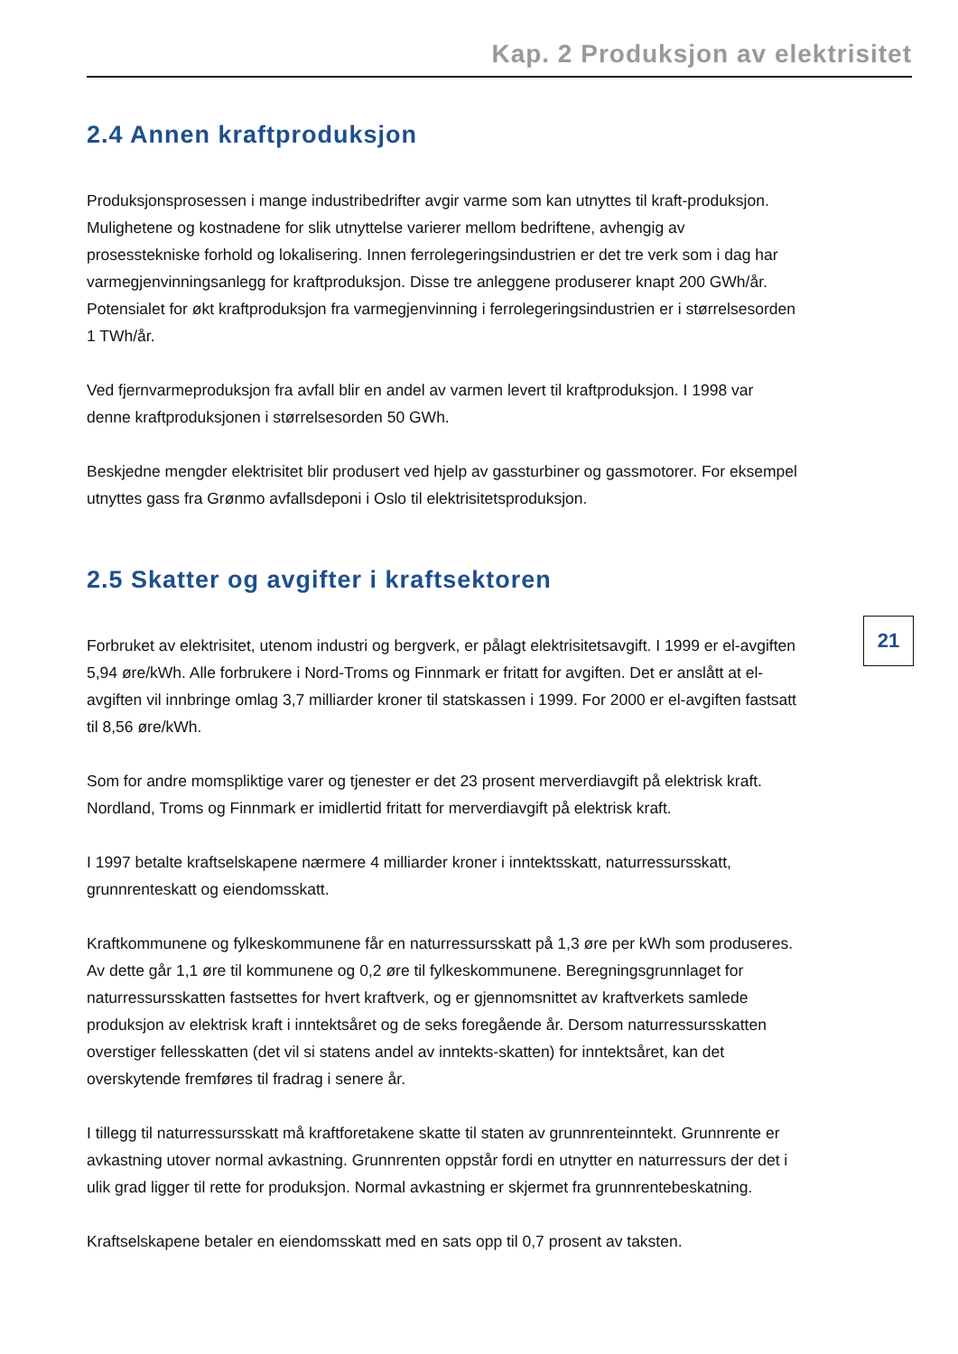Kap. 2 Produksjon av elektrisitet
2.4 Annen kraftproduksjon
Produksjonsprosessen i mange industribedrifter avgir varme som kan utnyttes til kraft-produksjon. Mulighetene og kostnadene for slik utnyttelse varierer mellom bedriftene, avhengig av prosesstekniske forhold og lokalisering. Innen ferrolegeringsindustrien er det tre verk som i dag har varmegjenvinningsanlegg for kraftproduksjon. Disse tre anleggene produserer knapt 200 GWh/år. Potensialet for økt kraftproduksjon fra varmegjenvinning i ferrolegeringsindustrien er i størrelsesorden 1 TWh/år.
Ved fjernvarmeproduksjon fra avfall blir en andel av varmen levert til kraftproduksjon. I 1998 var denne kraftproduksjonen i størrelsesorden 50 GWh.
Beskjedne mengder elektrisitet blir produsert ved hjelp av gassturbiner og gassmotorer. For eksempel utnyttes gass fra Grønmo avfallsdeponi i Oslo til elektrisitetsproduksjon.
2.5 Skatter og avgifter i kraftsektoren
Forbruket av elektrisitet, utenom industri og bergverk, er pålagt elektrisitetsavgift. I 1999 er el-avgiften 5,94 øre/kWh. Alle forbrukere i Nord-Troms og Finnmark er fritatt for avgiften. Det er anslått at el-avgiften vil innbringe omlag 3,7 milliarder kroner til statskassen i 1999. For 2000 er el-avgiften fastsatt til 8,56 øre/kWh.
Som for andre momspliktige varer og tjenester er det 23 prosent merverdiavgift på elektrisk kraft. Nordland, Troms og Finnmark er imidlertid fritatt for merverdiavgift på elektrisk kraft.
I 1997 betalte kraftselskapene nærmere 4 milliarder kroner i inntektsskatt, naturressursskatt, grunnrenteskatt og eiendomsskatt.
Kraftkommunene og fylkeskommunene får en naturressursskatt på 1,3 øre per kWh som produseres. Av dette går 1,1 øre til kommunene og 0,2 øre til fylkeskommunene. Beregningsgrunnlaget for naturressursskatten fastsettes for hvert kraftverk, og er gjennomsnittet av kraftverkets samlede produksjon av elektrisk kraft i inntektsåret og de seks foregående år. Dersom naturressursskatten overstiger fellesskatten (det vil si statens andel av inntekts-skatten) for inntektsåret, kan det overskytende fremføres til fradrag i senere år.
I tillegg til naturressursskatt må kraftforetakene skatte til staten av grunnrenteinntekt. Grunnrente er avkastning utover normal avkastning. Grunnrenten oppstår fordi en utnytter en naturressurs der det i ulik grad ligger til rette for produksjon. Normal avkastning er skjermet fra grunnrentebeskatning.
Kraftselskapene betaler en eiendomsskatt med en sats opp til 0,7 prosent av taksten.
21